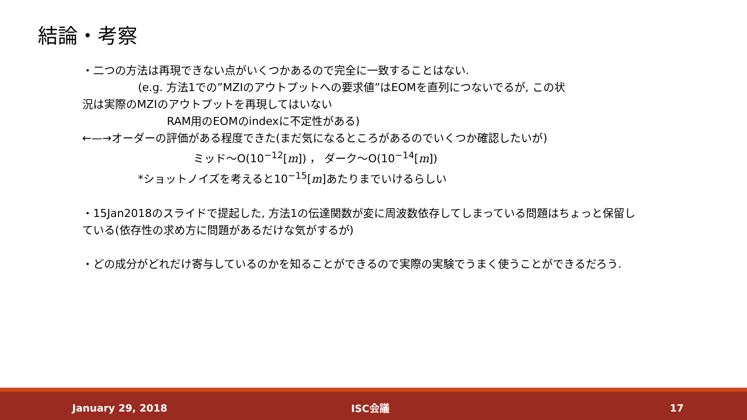結論・考察
・二つの方法は再現できない点がいくつかあるので完全に一致することはない.
(e.g. 方法1での”MZIのアウトプットへの要求値”はEOMを直列につないでるが, この状
況は実際のMZIのアウトプットを再現してはいない
RAM用のEOMのindexに不定性がある)
←—→オーダーの評価がある程度できた(まだ気になるところがあるのでいくつか確認したいが)
ミッド～O(10<sup>−12</sup>[m]) ， ダーク～O(10<sup>−14</sup>[m])
*ショットノイズを考えると10<sup>−15</sup>[m]あたりまでいけるらしい
・15Jan2018のスライドで提起した, 方法1の伝達関数が変に周波数依存してしまっている問題はちょっと保留している(依存性の求め方に問題があるだけな気がするが)
・どの成分がどれだけ寄与しているのかを知ることができるので実際の実験でうまく使うことができるだろう.
January 29, 2018 ISC会議 17